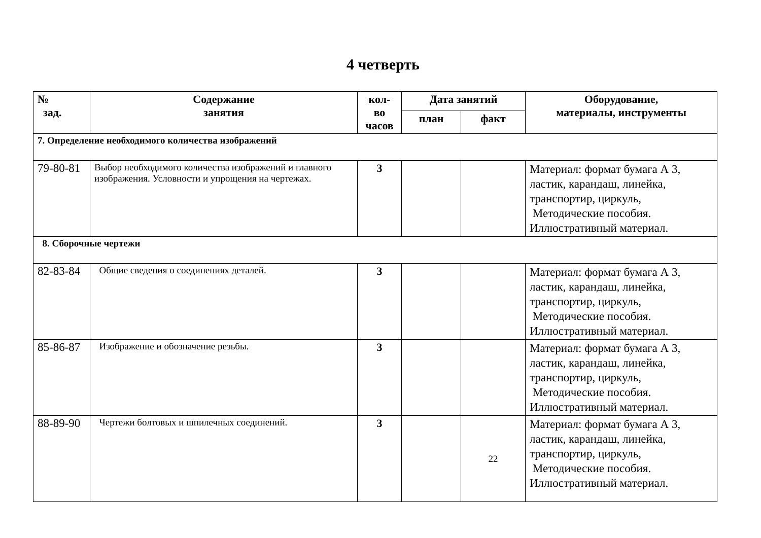4 четверть
| № зад. | Содержание занятия | кол- во часов | Дата занятий | | Оборудование, материалы, инструменты |
| --- | --- | --- | --- | --- | --- |
| | | | план | факт | |
| 7. Определение необходимого количества изображений | | | | | |
| 79-80-81 | Выбор необходимого количества изображений и главного изображения. Условности и упрощения на чертежах. | 3 | | | Материал: формат бумага А 3, ластик, карандаш, линейка, транспортир, циркуль, Методические пособия. Иллюстративный материал. |
| 8. Сборочные чертежи | | | | | |
| 82-83-84 | Общие сведения о соединениях деталей. | 3 | | | Материал: формат бумага А 3, ластик, карандаш, линейка, транспортир, циркуль, Методические пособия. Иллюстративный материал. |
| 85-86-87 | Изображение и обозначение резьбы. | 3 | | | Материал: формат бумага А 3, ластик, карандаш, линейка, транспортир, циркуль, Методические пособия. Иллюстративный материал. |
| 88-89-90 | Чертежи болтовых и шпилечных соединений. | 3 | | 22 | Материал: формат бумага А 3, ластик, карандаш, линейка, транспортир, циркуль, Методические пособия. Иллюстративный материал. |